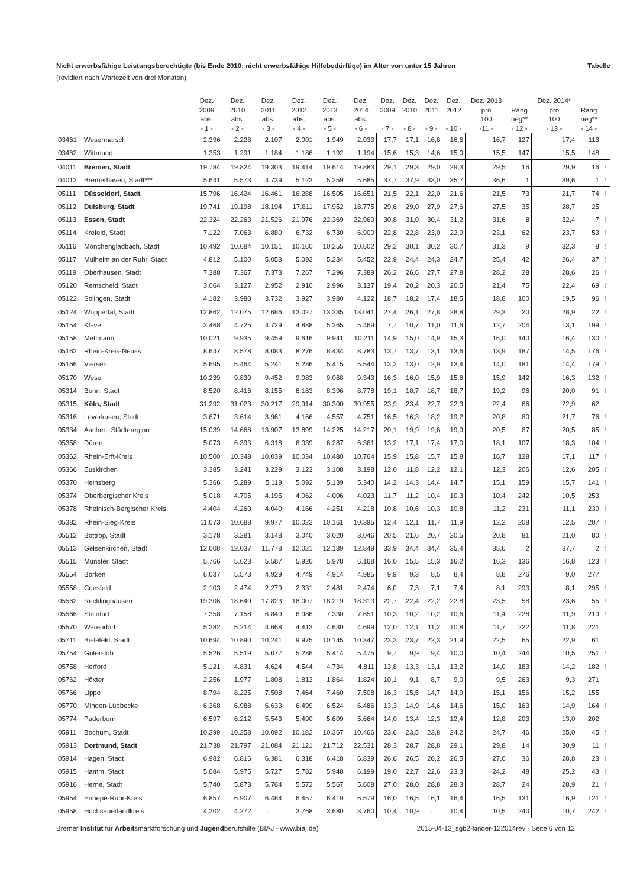Nicht erwerbsfähige Leistungsberechtigte (bis Ende 2010: nicht erwerbsfähige Hilfebedürftige) im Alter von unter 15 Jahren Tabelle
(revidiert nach Wartezeit von drei Monaten)
| | | Dez. 2009 abs. - 1 - | Dez. 2010 abs. - 2 - | Dez. 2011 abs. - 3 - | Dez. 2012 abs. - 4 - | Dez. 2013 abs. - 5 - | Dez. 2014 abs. - 6 - | Dez. 2009 - 7 - | Dez. 2010 - 8 - | Dez. 2011 - 9 - | Dez. 2012 - 10 - | Dez. 2013 pro 100 -11 - | Rang neg** - 12 - | Dez. 2014* pro 100 - 13 - | Rang neg** - 14 - | |
| --- | --- | --- | --- | --- | --- | --- | --- | --- | --- | --- | --- | --- | --- | --- | --- | --- |
| 03461 | Wesermarsch | 2.396 | 2.228 | 2.107 | 2.001 | 1.949 | 2.033 | 17,7 | 17,1 | 16,8 | 16,6 | 16,7 | 127 | 17,4 | 113 | |
| 03462 | Wittmund | 1.353 | 1.291 | 1.184 | 1.186 | 1.192 | 1.194 | 15,6 | 15,3 | 14,6 | 15,0 | 15,5 | 147 | 15,5 | 148 | |
| 04011 | Bremen, Stadt | 19.784 | 19.824 | 19.303 | 19.414 | 19.614 | 19.883 | 29,1 | 29,3 | 29,0 | 29,3 | 29,5 | 16 | 29,9 | 16 | ! |
| 04012 | Bremerhaven, Stadt*** | 5.641 | 5.573 | 4.739 | 5.123 | 5.259 | 5.685 | 37,7 | 37,9 | 33,0 | 35,7 | 36,6 | 1 | 39,6 | 1 | ! |
| 05111 | Düsseldorf, Stadt | 15.796 | 16.424 | 16.461 | 16.288 | 16.505 | 16.651 | 21,5 | 22,1 | 22,0 | 21,6 | 21,5 | 73 | 21,7 | 74 | ! |
| 05112 | Duisburg, Stadt | 19.741 | 19.198 | 18.194 | 17.811 | 17.952 | 18.775 | 29,6 | 29,0 | 27,9 | 27,6 | 27,5 | 35 | 28,7 | 25 | |
| 05113 | Essen, Stadt | 22.324 | 22.263 | 21.526 | 21.976 | 22.369 | 22.960 | 30,8 | 31,0 | 30,4 | 31,2 | 31,6 | 8 | 32,4 | 7 | ! |
| 05114 | Krefeld, Stadt | 7.122 | 7.063 | 6.880 | 6.732 | 6.730 | 6.900 | 22,8 | 22,8 | 23,0 | 22,9 | 23,1 | 62 | 23,7 | 53 | ! |
| 05116 | Mönchengladbach, Stadt | 10.492 | 10.684 | 10.151 | 10.160 | 10.255 | 10.602 | 29,2 | 30,1 | 30,2 | 30,7 | 31,3 | 9 | 32,3 | 8 | ! |
| 05117 | Mülheim an der Ruhr, Stadt | 4.812 | 5.100 | 5.053 | 5.093 | 5.234 | 5.452 | 22,9 | 24,4 | 24,3 | 24,7 | 25,4 | 42 | 26,4 | 37 | ! |
| 05119 | Oberhausen, Stadt | 7.388 | 7.367 | 7.373 | 7.267 | 7.296 | 7.389 | 26,2 | 26,6 | 27,7 | 27,8 | 28,2 | 28 | 28,6 | 26 | ! |
| 05120 | Remscheid, Stadt | 3.064 | 3.127 | 2.952 | 2.910 | 2.996 | 3.137 | 19,4 | 20,2 | 20,3 | 20,5 | 21,4 | 75 | 22,4 | 69 | ! |
| 05122 | Solingen, Stadt | 4.182 | 3.980 | 3.732 | 3.927 | 3.980 | 4.122 | 18,7 | 18,2 | 17,4 | 18,5 | 18,8 | 100 | 19,5 | 96 | ! |
| 05124 | Wuppertal, Stadt | 12.862 | 12.075 | 12.686 | 13.027 | 13.235 | 13.041 | 27,4 | 26,1 | 27,8 | 28,8 | 29,3 | 20 | 28,9 | 22 | ! |
| 05154 | Kleve | 3.468 | 4.725 | 4.729 | 4.888 | 5.265 | 5.469 | 7,7 | 10,7 | 11,0 | 11,6 | 12,7 | 204 | 13,1 | 199 | ! |
| 05158 | Mettmann | 10.021 | 9.935 | 9.459 | 9.616 | 9.941 | 10.211 | 14,9 | 15,0 | 14,9 | 15,3 | 16,0 | 140 | 16,4 | 130 | ! |
| 05162 | Rhein-Kreis-Neuss | 8.647 | 8.578 | 8.083 | 8.276 | 8.434 | 8.783 | 13,7 | 13,7 | 13,1 | 13,6 | 13,9 | 187 | 14,5 | 176 | ! |
| 05166 | Viersen | 5.695 | 5.464 | 5.241 | 5.286 | 5.415 | 5.544 | 13,2 | 13,0 | 12,9 | 13,4 | 14,0 | 181 | 14,4 | 179 | ! |
| 05170 | Wesel | 10.239 | 9.830 | 9.452 | 9.083 | 9.068 | 9.343 | 16,3 | 16,0 | 15,9 | 15,6 | 15,9 | 142 | 16,3 | 132 | ! |
| 05314 | Bonn, Stadt | 8.520 | 8.416 | 8.155 | 8.163 | 8.396 | 8.778 | 19,1 | 18,7 | 18,7 | 18,7 | 19,2 | 96 | 20,0 | 91 | ! |
| 05315 | Köln, Stadt | 31.292 | 31.023 | 30.217 | 29.914 | 30.300 | 30.955 | 23,9 | 23,4 | 22,7 | 22,3 | 22,4 | 66 | 22,9 | 62 | |
| 05316 | Leverkusen, Stadt | 3.671 | 3.614 | 3.961 | 4.166 | 4.557 | 4.751 | 16,5 | 16,3 | 18,2 | 19,2 | 20,8 | 80 | 21,7 | 76 | ! |
| 05334 | Aachen, Städteregion | 15.039 | 14.668 | 13.907 | 13.899 | 14.225 | 14.217 | 20,1 | 19,9 | 19,6 | 19,9 | 20,5 | 87 | 20,5 | 85 | ! |
| 05358 | Düren | 5.073 | 6.393 | 6.318 | 6.039 | 6.287 | 6.361 | 13,2 | 17,1 | 17,4 | 17,0 | 18,1 | 107 | 18,3 | 104 | ! |
| 05362 | Rhein-Erft-Kreis | 10.500 | 10.348 | 10.039 | 10.034 | 10.480 | 10.764 | 15,9 | 15,8 | 15,7 | 15,8 | 16,7 | 128 | 17,1 | 117 | ! |
| 05366 | Euskirchen | 3.385 | 3.241 | 3.229 | 3.123 | 3.108 | 3.198 | 12,0 | 11,8 | 12,2 | 12,1 | 12,3 | 206 | 12,6 | 205 | ! |
| 05370 | Heinsberg | 5.366 | 5.289 | 5.119 | 5.092 | 5.139 | 5.340 | 14,2 | 14,3 | 14,4 | 14,7 | 15,1 | 159 | 15,7 | 141 | ! |
| 05374 | Oberbergischer Kreis | 5.018 | 4.705 | 4.195 | 4.062 | 4.006 | 4.023 | 11,7 | 11,2 | 10,4 | 10,3 | 10,4 | 242 | 10,5 | 253 | |
| 05378 | Rheinisch-Bergischer Kreis | 4.404 | 4.260 | 4.040 | 4.166 | 4.251 | 4.218 | 10,8 | 10,6 | 10,3 | 10,8 | 11,2 | 231 | 11,1 | 230 | ! |
| 05382 | Rhein-Sieg-Kreis | 11.073 | 10.688 | 9.977 | 10.023 | 10.161 | 10.395 | 12,4 | 12,1 | 11,7 | 11,9 | 12,2 | 208 | 12,5 | 207 | ! |
| 05512 | Bottrop, Stadt | 3.178 | 3.281 | 3.148 | 3.040 | 3.020 | 3.046 | 20,5 | 21,6 | 20,7 | 20,5 | 20,8 | 81 | 21,0 | 80 | ! |
| 05513 | Gelsenkirchen, Stadt | 12.008 | 12.037 | 11.778 | 12.021 | 12.139 | 12.849 | 33,9 | 34,4 | 34,4 | 35,4 | 35,6 | 2 | 37,7 | 2 | ! |
| 05515 | Münster, Stadt | 5.766 | 5.623 | 5.587 | 5.920 | 5.978 | 6.168 | 16,0 | 15,5 | 15,3 | 16,2 | 16,3 | 136 | 16,8 | 123 | ! |
| 05554 | Borken | 6.037 | 5.573 | 4.929 | 4.749 | 4.914 | 4.985 | 9,9 | 9,3 | 8,5 | 8,4 | 8,8 | 276 | 9,0 | 277 | |
| 05558 | Coesfeld | 2.103 | 2.474 | 2.279 | 2.331 | 2.481 | 2.474 | 6,0 | 7,3 | 7,1 | 7,4 | 8,1 | 293 | 8,1 | 295 | ! |
| 05562 | Recklinghausen | 19.306 | 18.640 | 17.823 | 18.007 | 18.219 | 18.313 | 22,7 | 22,4 | 22,2 | 22,8 | 23,5 | 58 | 23,6 | 55 | ! |
| 05566 | Steinfurt | 7.358 | 7.158 | 6.849 | 6.986 | 7.330 | 7.651 | 10,3 | 10,2 | 10,2 | 10,6 | 11,4 | 228 | 11,9 | 219 | ! |
| 05570 | Warendorf | 5.282 | 5.214 | 4.668 | 4.413 | 4.630 | 4.699 | 12,0 | 12,1 | 11,2 | 10,8 | 11,7 | 222 | 11,8 | 221 | |
| 05711 | Bielefeld, Stadt | 10.694 | 10.890 | 10.241 | 9.975 | 10.145 | 10.347 | 23,3 | 23,7 | 22,3 | 21,9 | 22,5 | 65 | 22,9 | 61 | |
| 05754 | Gütersloh | 5.526 | 5.519 | 5.077 | 5.286 | 5.414 | 5.475 | 9,7 | 9,9 | 9,4 | 10,0 | 10,4 | 244 | 10,5 | 251 | ! |
| 05758 | Herford | 5.121 | 4.831 | 4.624 | 4.544 | 4.734 | 4.811 | 13,8 | 13,3 | 13,1 | 13,2 | 14,0 | 183 | 14,2 | 182 | ! |
| 05762 | Höxter | 2.256 | 1.977 | 1.808 | 1.813 | 1.864 | 1.824 | 10,1 | 9,1 | 8,7 | 9,0 | 9,5 | 263 | 9,3 | 271 | |
| 05766 | Lippe | 8.794 | 8.225 | 7.508 | 7.464 | 7.460 | 7.508 | 16,3 | 15,5 | 14,7 | 14,9 | 15,1 | 156 | 15,2 | 155 | |
| 05770 | Minden-Lübbecke | 6.368 | 6.988 | 6.633 | 6.499 | 6.524 | 6.486 | 13,3 | 14,9 | 14,6 | 14,6 | 15,0 | 163 | 14,9 | 164 | ! |
| 05774 | Paderborn | 6.597 | 6.212 | 5.543 | 5.490 | 5.609 | 5.664 | 14,0 | 13,4 | 12,3 | 12,4 | 12,8 | 203 | 13,0 | 202 | |
| 05911 | Bochum, Stadt | 10.399 | 10.258 | 10.092 | 10.182 | 10.367 | 10.466 | 23,6 | 23,5 | 23,8 | 24,2 | 24,7 | 46 | 25,0 | 45 | ! |
| 05913 | Dortmund, Stadt | 21.738 | 21.797 | 21.084 | 21.121 | 21.712 | 22.531 | 28,3 | 28,7 | 28,8 | 29,1 | 29,8 | 14 | 30,9 | 11 | ! |
| 05914 | Hagen, Stadt | 6.982 | 6.816 | 6.381 | 6.318 | 6.418 | 6.839 | 26,6 | 26,5 | 26,2 | 26,5 | 27,0 | 36 | 28,8 | 23 | ! |
| 05915 | Hamm, Stadt | 5.084 | 5.975 | 5.727 | 5.782 | 5.948 | 6.199 | 19,0 | 22,7 | 22,6 | 23,3 | 24,2 | 48 | 25,2 | 43 | ! |
| 05916 | Herne, Stadt | 5.740 | 5.873 | 5.764 | 5.572 | 5.567 | 5.608 | 27,0 | 28,0 | 28,8 | 28,3 | 28,7 | 24 | 28,9 | 21 | ! |
| 05954 | Ennepe-Ruhr-Kreis | 6.857 | 6.907 | 6.484 | 6.457 | 6.419 | 6.579 | 16,0 | 16,5 | 16,1 | 16,4 | 16,5 | 131 | 16,9 | 121 | ! |
| 05958 | Hochsauerlandkreis | 4.202 | 4.272 | . | 3.768 | 3.680 | 3.760 | 10,4 | 10,9 | . | 10,4 | 10,5 | 240 | 10,7 | 242 | ! |
Bremer Institut für Arbeitsmarktforschung und Jugendberufshilfe (BIAJ - www.biaj.de) 2015-04-13_sgb2-kinder-122014rev - Seite 6 von 12